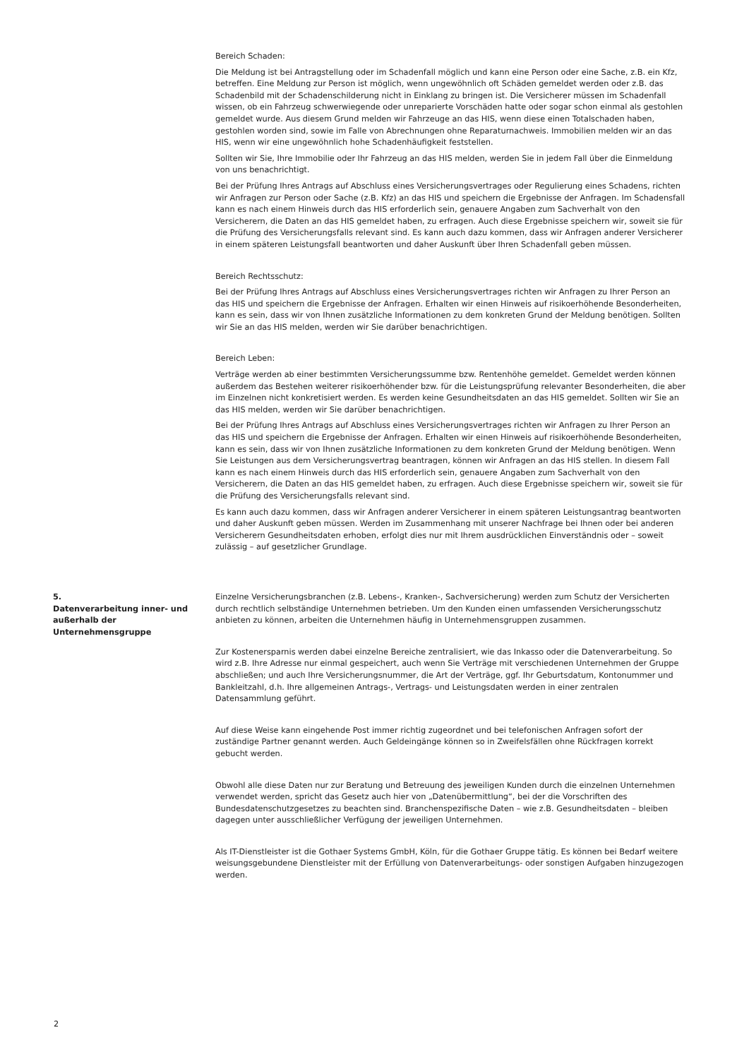Bereich Schaden:
Die Meldung ist bei Antragstellung oder im Schadenfall möglich und kann eine Person oder eine Sache, z.B. ein Kfz, betreffen. Eine Meldung zur Person ist möglich, wenn ungewöhnlich oft Schäden gemeldet werden oder z.B. das Schadenbild mit der Schadenschilderung nicht in Einklang zu bringen ist. Die Versicherer müssen im Schadenfall wissen, ob ein Fahrzeug schwerwiegende oder unreparierte Vorschäden hatte oder sogar schon einmal als gestohlen gemeldet wurde. Aus diesem Grund melden wir Fahrzeuge an das HIS, wenn diese einen Totalschaden haben, gestohlen worden sind, sowie im Falle von Abrechnungen ohne Reparaturnachweis. Immobilien melden wir an das HIS, wenn wir eine ungewöhnlich hohe Schadenhäufigkeit feststellen.
Sollten wir Sie, Ihre Immobilie oder Ihr Fahrzeug an das HIS melden, werden Sie in jedem Fall über die Einmeldung von uns benachrichtigt.
Bei der Prüfung Ihres Antrags auf Abschluss eines Versicherungsvertrages oder Regulierung eines Schadens, richten wir Anfragen zur Person oder Sache (z.B. Kfz) an das HIS und speichern die Ergebnisse der Anfragen. Im Schadensfall kann es nach einem Hinweis durch das HIS erforderlich sein, genauere Angaben zum Sachverhalt von den Versicherern, die Daten an das HIS gemeldet haben, zu erfragen. Auch diese Ergebnisse speichern wir, soweit sie für die Prüfung des Versicherungsfalls relevant sind. Es kann auch dazu kommen, dass wir Anfragen anderer Versicherer in einem späteren Leistungsfall beantworten und daher Auskunft über Ihren Schadenfall geben müssen.
Bereich Rechtsschutz:
Bei der Prüfung Ihres Antrags auf Abschluss eines Versicherungsvertrages richten wir Anfragen zu Ihrer Person an das HIS und speichern die Ergebnisse der Anfragen. Erhalten wir einen Hinweis auf risikoerhöhende Besonderheiten, kann es sein, dass wir von Ihnen zusätzliche Informationen zu dem konkreten Grund der Meldung benötigen. Sollten wir Sie an das HIS melden, werden wir Sie darüber benachrichtigen.
Bereich Leben:
Verträge werden ab einer bestimmten Versicherungssumme bzw. Rentenhöhe gemeldet. Gemeldet werden können außerdem das Bestehen weiterer risikoerhöhender bzw. für die Leistungsprüfung relevanter Besonderheiten, die aber im Einzelnen nicht konkretisiert werden. Es werden keine Gesundheitsdaten an das HIS gemeldet. Sollten wir Sie an das HIS melden, werden wir Sie darüber benachrichtigen.
Bei der Prüfung Ihres Antrags auf Abschluss eines Versicherungsvertrages richten wir Anfragen zu Ihrer Person an das HIS und speichern die Ergebnisse der Anfragen. Erhalten wir einen Hinweis auf risikoerhöhende Besonderheiten, kann es sein, dass wir von Ihnen zusätzliche Informationen zu dem konkreten Grund der Meldung benötigen. Wenn Sie Leistungen aus dem Versicherungsvertrag beantragen, können wir Anfragen an das HIS stellen. In diesem Fall kann es nach einem Hinweis durch das HIS erforderlich sein, genauere Angaben zum Sachverhalt von den Versicherern, die Daten an das HIS gemeldet haben, zu erfragen. Auch diese Ergebnisse speichern wir, soweit sie für die Prüfung des Versicherungsfalls relevant sind.
Es kann auch dazu kommen, dass wir Anfragen anderer Versicherer in einem späteren Leistungsantrag beantworten und daher Auskunft geben müssen. Werden im Zusammenhang mit unserer Nachfrage bei Ihnen oder bei anderen Versicherern Gesundheitsdaten erhoben, erfolgt dies nur mit Ihrem ausdrücklichen Einverständnis oder – soweit zulässig – auf gesetzlicher Grundlage.
5.
Datenverarbeitung inner- und außerhalb der Unternehmensgruppe
Einzelne Versicherungsbranchen (z.B. Lebens-, Kranken-, Sachversicherung) werden zum Schutz der Versicherten durch rechtlich selbständige Unternehmen betrieben. Um den Kunden einen umfassenden Versicherungsschutz anbieten zu können, arbeiten die Unternehmen häufig in Unternehmensgruppen zusammen.
Zur Kostenersparnis werden dabei einzelne Bereiche zentralisiert, wie das Inkasso oder die Datenverarbeitung. So wird z.B. Ihre Adresse nur einmal gespeichert, auch wenn Sie Verträge mit verschiedenen Unternehmen der Gruppe abschließen; und auch Ihre Versicherungsnummer, die Art der Verträge, ggf. Ihr Geburtsdatum, Kontonummer und Bankleitzahl, d.h. Ihre allgemeinen Antrags-, Vertrags- und Leistungsdaten werden in einer zentralen Datensammlung geführt.
Auf diese Weise kann eingehende Post immer richtig zugeordnet und bei telefonischen Anfragen sofort der zuständige Partner genannt werden. Auch Geldeingänge können so in Zweifelsfällen ohne Rückfragen korrekt gebucht werden.
Obwohl alle diese Daten nur zur Beratung und Betreuung des jeweiligen Kunden durch die einzelnen Unternehmen verwendet werden, spricht das Gesetz auch hier von „Datenübermittlung“, bei der die Vorschriften des Bundesdatenschutzgesetzes zu beachten sind. Branchenspezifische Daten – wie z.B. Gesundheitsdaten – bleiben dagegen unter ausschließlicher Verfügung der jeweiligen Unternehmen.
Als IT-Dienstleister ist die Gothaer Systems GmbH, Köln, für die Gothaer Gruppe tätig. Es können bei Bedarf weitere weisungsgebundene Dienstleister mit der Erfüllung von Datenverarbeitungs- oder sonstigen Aufgaben hinzugezogen werden.
2